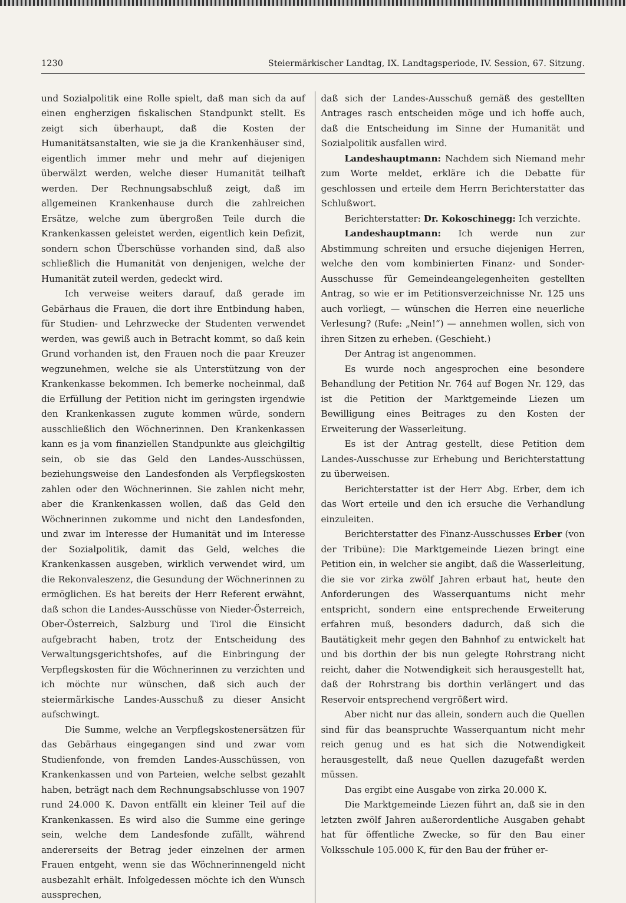1230 Steiermärkischer Landtag, IX. Landtagsperiode, IV. Session, 67. Sitzung.
und Sozialpolitik eine Rolle spielt, daß man sich da auf einen engherzigen fiskalischen Standpunkt stellt. Es zeigt sich überhaupt, daß die Kosten der Humanitätsanstalten, wie sie ja die Krankenhäuser sind, eigentlich immer mehr und mehr auf diejenigen überwälzt werden, welche dieser Humanität teilhaft werden. Der Rechnungsabschluß zeigt, daß im allgemeinen Krankenhause durch die zahlreichen Ersätze, welche zum übergroßen Teile durch die Krankenkassen geleistet werden, eigentlich kein Defizit, sondern schon Überschüsse vorhanden sind, daß also schließlich die Humanität von denjenigen, welche der Humanität zuteil werden, gedeckt wird.
Ich verweise weiters darauf, daß gerade im Gebärhaus die Frauen, die dort ihre Entbindung haben, für Studien- und Lehrzwecke der Studenten verwendet werden, was gewiß auch in Betracht kommt, so daß kein Grund vorhanden ist, den Frauen noch die paar Kreuzer wegzunehmen, welche sie als Unterstützung von der Krankenkasse bekommen. Ich bemerke nocheinmal, daß die Erfüllung der Petition nicht im geringsten irgendwie den Krankenkassen zugute kommen würde, sondern ausschließlich den Wöchnerinnen. Den Krankenkassen kann es ja vom finanziellen Standpunkte aus gleichgiltig sein, ob sie das Geld den Landes-Ausschüssen, beziehungsweise den Landesfonden als Verpflegskosten zahlen oder den Wöchnerinnen. Sie zahlen nicht mehr, aber die Krankenkassen wollen, daß das Geld den Wöchnerinnen zukomme und nicht den Landesfonden, und zwar im Interesse der Humanität und im Interesse der Sozialpolitik, damit das Geld, welches die Krankenkassen ausgeben, wirklich verwendet wird, um die Rekonvaleszenz, die Gesundung der Wöchnerinnen zu ermöglichen. Es hat bereits der Herr Referent erwähnt, daß schon die Landes-Ausschüsse von Nieder-Österreich, Ober-Österreich, Salzburg und Tirol die Einsicht aufgebracht haben, trotz der Entscheidung des Verwaltungsgerichtshofes, auf die Einbringung der Verpflegskosten für die Wöchnerinnen zu verzichten und ich möchte nur wünschen, daß sich auch der steiermärkische Landes-Ausschuß zu dieser Ansicht aufschwingt.
Die Summe, welche an Verpflegskostenersätzen für das Gebärhaus eingegangen sind und zwar vom Studienfonde, von fremden Landes-Ausschüssen, von Krankenkassen und von Parteien, welche selbst gezahlt haben, beträgt nach dem Rechnungsabschlusse von 1907 rund 24.000 K. Davon entfällt ein kleiner Teil auf die Krankenkassen. Es wird also die Summe eine geringe sein, welche dem Landesfonde zufällt, während andererseits der Betrag jeder einzelnen der armen Frauen entgeht, wenn sie das Wöchnerinnengeld nicht ausbezahlt erhält. Infolgedessen möchte ich den Wunsch aussprechen,
daß sich der Landes-Ausschuß gemäß des gestellten Antrages rasch entscheiden möge und ich hoffe auch, daß die Entscheidung im Sinne der Humanität und Sozialpolitik ausfallen wird.
Landeshauptmann: Nachdem sich Niemand mehr zum Worte meldet, erkläre ich die Debatte für geschlossen und erteile dem Herrn Berichterstatter das Schlußwort.
Berichterstatter: Dr. Kokoschinegg: Ich verzichte.
Landeshauptmann: Ich werde nun zur Abstimmung schreiten und ersuche diejenigen Herren, welche den vom kombinierten Finanz- und Sonder-Ausschusse für Gemeindeangelegenheiten gestellten Antrag, so wie er im Petitionsverzeichnisse Nr. 125 uns auch vorliegt, — wünschen die Herren eine neuerliche Verlesung? (Rufe: „Nein!“) — annehmen wollen, sich von ihren Sitzen zu erheben. (Geschieht.)
Der Antrag ist angenommen.
Es wurde noch angesprochen eine besondere Behandlung der Petition Nr. 764 auf Bogen Nr. 129, das ist die Petition der Marktgemeinde Liezen um Bewilligung eines Beitrages zu den Kosten der Erweiterung der Wasserleitung.
Es ist der Antrag gestellt, diese Petition dem Landes-Ausschusse zur Erhebung und Berichterstattung zu überweisen.
Berichterstatter ist der Herr Abg. Erber, dem ich das Wort erteile und den ich ersuche die Verhandlung einzuleiten.
Berichterstatter des Finanz-Ausschusses Erber (von der Tribüne): Die Marktgemeinde Liezen bringt eine Petition ein, in welcher sie angibt, daß die Wasserleitung, die sie vor zirka zwölf Jahren erbaut hat, heute den Anforderungen des Wasserquantums nicht mehr entspricht, sondern eine entsprechende Erweiterung erfahren muß, besonders dadurch, daß sich die Bautätigkeit mehr gegen den Bahnhof zu entwickelt hat und bis dorthin der bis nun gelegte Rohrstrang nicht reicht, daher die Notwendigkeit sich herausgestellt hat, daß der Rohrstrang bis dorthin verlängert und das Reservoir entsprechend vergrößert wird.
Aber nicht nur das allein, sondern auch die Quellen sind für das beanspruchte Wasserquantum nicht mehr reich genug und es hat sich die Notwendigkeit herausgestellt, daß neue Quellen dazugefaßt werden müssen.
Das ergibt eine Ausgabe von zirka 20.000 K.
Die Marktgemeinde Liezen führt an, daß sie in den letzten zwölf Jahren außerordentliche Ausgaben gehabt hat für öffentliche Zwecke, so für den Bau einer Volksschule 105.000 K, für den Bau der früher er-